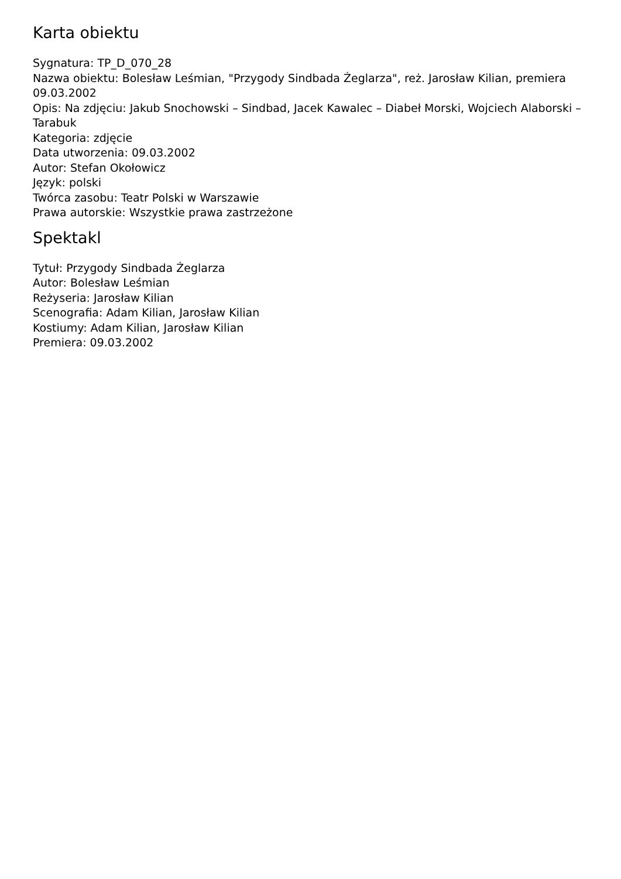Karta obiektu
Sygnatura: TP_D_070_28
Nazwa obiektu: Bolesław Leśmian, "Przygody Sindbada Żeglarza", reż. Jarosław Kilian, premiera 09.03.2002
Opis: Na zdjęciu: Jakub Snochowski – Sindbad, Jacek Kawalec – Diabeł Morski, Wojciech Alaborski – Tarabuk
Kategoria: zdjęcie
Data utworzenia: 09.03.2002
Autor: Stefan Okołowicz
Język: polski
Twórca zasobu: Teatr Polski w Warszawie
Prawa autorskie: Wszystkie prawa zastrzeżone
Spektakl
Tytuł: Przygody Sindbada Żeglarza
Autor: Bolesław Leśmian
Reżyseria: Jarosław Kilian
Scenografia: Adam Kilian, Jarosław Kilian
Kostiumy: Adam Kilian, Jarosław Kilian
Premiera: 09.03.2002